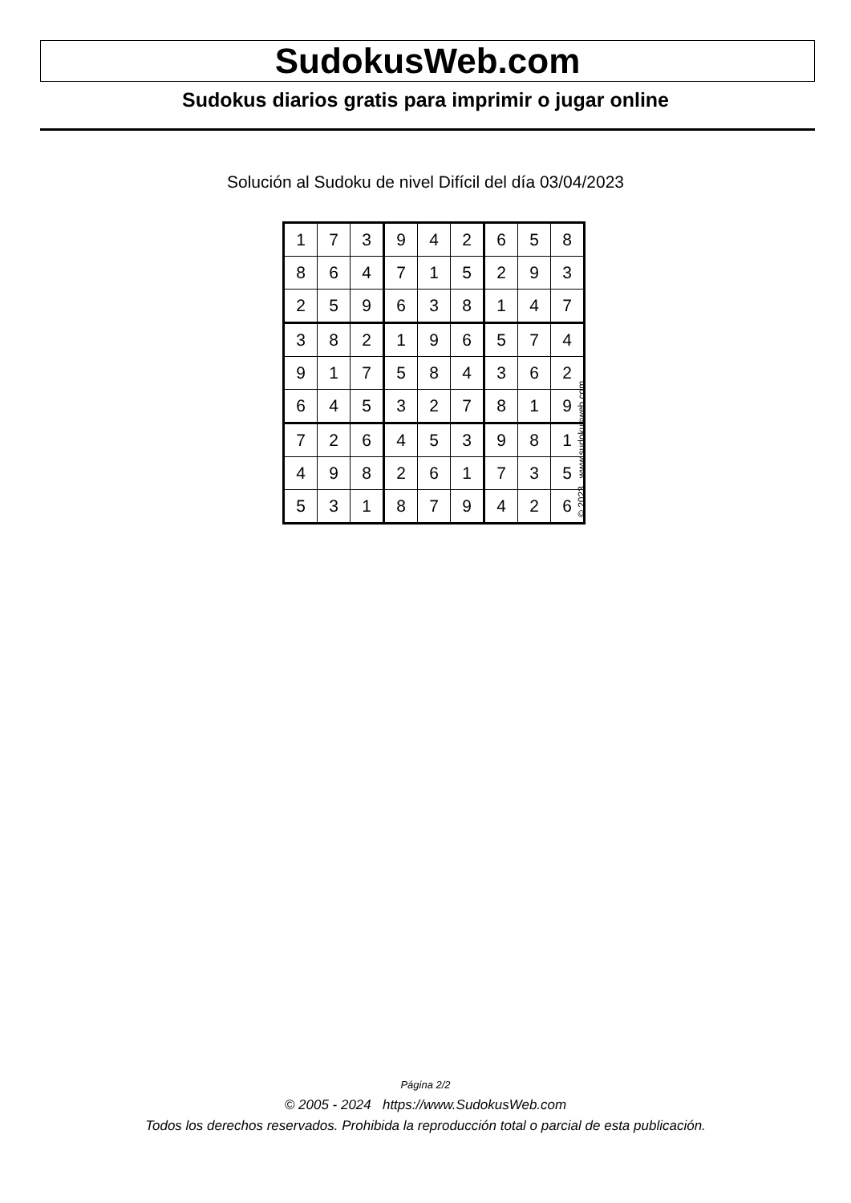SudokusWeb.com
Sudokus diarios gratis para imprimir o jugar online
Solución al Sudoku de nivel Difícil del día 03/04/2023
| 1 | 7 | 3 | 9 | 4 | 2 | 6 | 5 | 8 |
| 8 | 6 | 4 | 7 | 1 | 5 | 2 | 9 | 3 |
| 2 | 5 | 9 | 6 | 3 | 8 | 1 | 4 | 7 |
| 3 | 8 | 2 | 1 | 9 | 6 | 5 | 7 | 4 |
| 9 | 1 | 7 | 5 | 8 | 4 | 3 | 6 | 2 |
| 6 | 4 | 5 | 3 | 2 | 7 | 8 | 1 | 9 |
| 7 | 2 | 6 | 4 | 5 | 3 | 9 | 8 | 1 |
| 4 | 9 | 8 | 2 | 6 | 1 | 7 | 3 | 5 |
| 5 | 3 | 1 | 8 | 7 | 9 | 4 | 2 | 6 |
© 2023 www.sudokusweb.com
Página 2/2
© 2005 - 2024 https://www.SudokusWeb.com
Todos los derechos reservados. Prohibida la reproducción total o parcial de esta publicación.